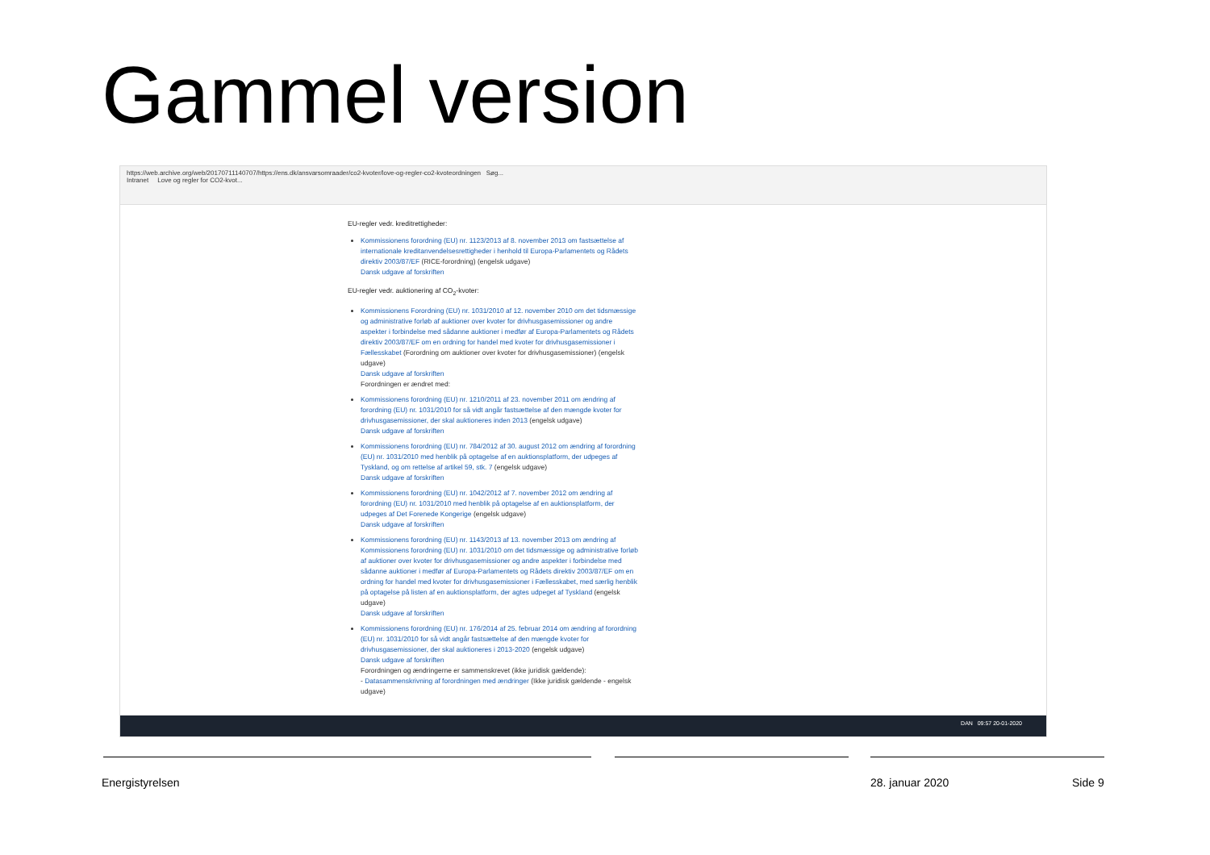Gammel version
https://web.archive.org/web/20170711140707/https://ens.dk/ansvarsomraader/co2-kvoter/love-og-regler-co2-kvoteordningen Søg...
Intranet Love og regler for CO2-kvot...
EU-regler vedr. kreditrettigheder:
Kommissionens forordning (EU) nr. 1123/2013 af 8. november 2013 om fastsættelse af internationale kreditanvendelsesrettigheder i henhold til Europa-Parlamentets og Rådets direktiv 2003/87/EF (RICE-forordning) (engelsk udgave)
Dansk udgave af forskriften
EU-regler vedr. auktionering af CO<sub>2</sub>-kvoter:
Kommissionens Forordning (EU) nr. 1031/2010 af 12. november 2010 om det tidsmæssige og administrative forløb af auktioner over kvoter for drivhusgasemissioner og andre aspekter i forbindelse med sådanne auktioner i medfør af Europa-Parlamentets og Rådets direktiv 2003/87/EF om en ordning for handel med kvoter for drivhusgasemissioner i Fællesskabet (Forordning om auktioner over kvoter for drivhusgasemissioner) (engelsk udgave)
Dansk udgave af forskriften
Forordningen er ændret med:
Kommissionens forordning (EU) nr. 1210/2011 af 23. november 2011 om ændring af forordning (EU) nr. 1031/2010 for så vidt angår fastsættelse af den mængde kvoter for drivhusgasemissioner, der skal auktioneres inden 2013 (engelsk udgave)
Dansk udgave af forskriften
Kommissionens forordning (EU) nr. 784/2012 af 30. august 2012 om ændring af forordning (EU) nr. 1031/2010 med henblik på optagelse af en auktionsplatform, der udpeges af Tyskland, og om rettelse af artikel 59, stk. 7 (engelsk udgave)
Dansk udgave af forskriften
Kommissionens forordning (EU) nr. 1042/2012 af 7. november 2012 om ændring af forordning (EU) nr. 1031/2010 med henblik på optagelse af en auktionsplatform, der udpeges af Det Forenede Kongerige (engelsk udgave)
Dansk udgave af forskriften
Kommissionens forordning (EU) nr. 1143/2013 af 13. november 2013 om ændring af Kommissionens forordning (EU) nr. 1031/2010 om det tidsmæssige og administrative forløb af auktioner over kvoter for drivhusgasemissioner og andre aspekter i forbindelse med sådanne auktioner i medfør af Europa-Parlamentets og Rådets direktiv 2003/87/EF om en ordning for handel med kvoter for drivhusgasemissioner i Fællesskabet, med særlig henblik på optagelse på listen af en auktionsplatform, der agtes udpeget af Tyskland (engelsk udgave)
Dansk udgave af forskriften
Kommissionens forordning (EU) nr. 176/2014 af 25. februar 2014 om ændring af forordning (EU) nr. 1031/2010 for så vidt angår fastsættelse af den mængde kvoter for drivhusgasemissioner, der skal auktioneres i 2013-2020 (engelsk udgave)
Dansk udgave af forskriften
Forordningen og ændringerne er sammenskrevet (ikke juridisk gældende):
- Datasammenskrivning af forordningen med ændringer (Ikke juridisk gældende - engelsk udgave)
DAN 09:57 20-01-2020
Energistyrelsen 28. januar 2020 Side 9